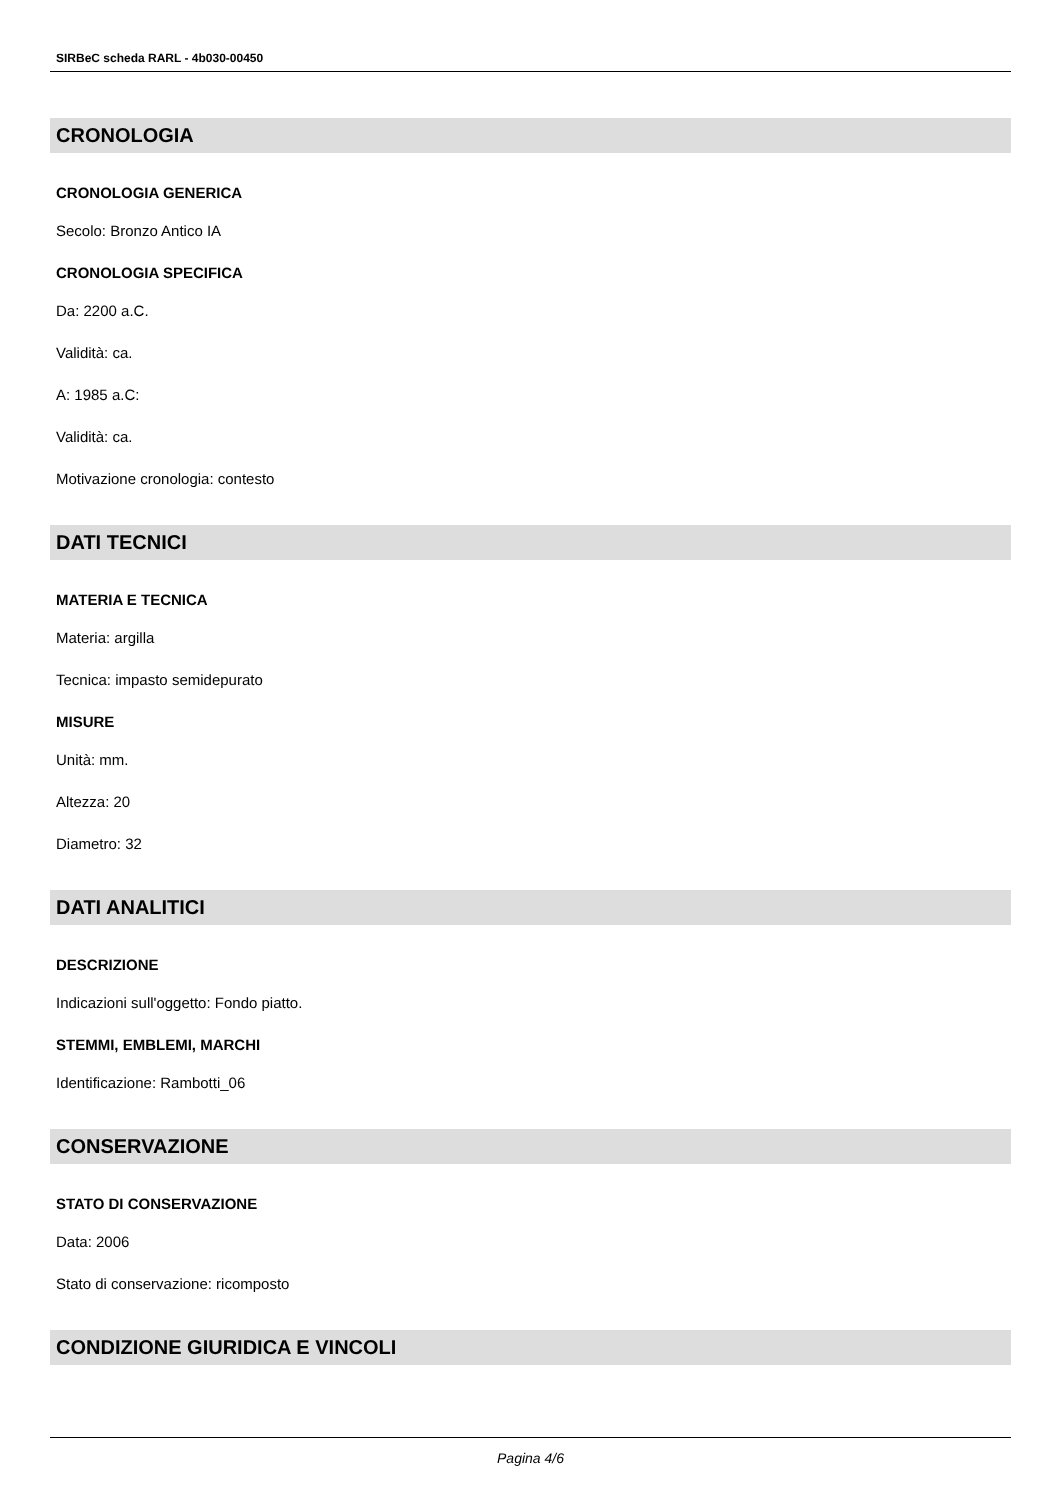SIRBeC scheda RARL - 4b030-00450
CRONOLOGIA
CRONOLOGIA GENERICA
Secolo: Bronzo Antico IA
CRONOLOGIA SPECIFICA
Da: 2200 a.C.
Validità: ca.
A: 1985 a.C:
Validità: ca.
Motivazione cronologia: contesto
DATI TECNICI
MATERIA E TECNICA
Materia: argilla
Tecnica: impasto semidepurato
MISURE
Unità: mm.
Altezza: 20
Diametro: 32
DATI ANALITICI
DESCRIZIONE
Indicazioni sull'oggetto: Fondo piatto.
STEMMI, EMBLEMI, MARCHI
Identificazione: Rambotti_06
CONSERVAZIONE
STATO DI CONSERVAZIONE
Data: 2006
Stato di conservazione: ricomposto
CONDIZIONE GIURIDICA E VINCOLI
Pagina 4/6